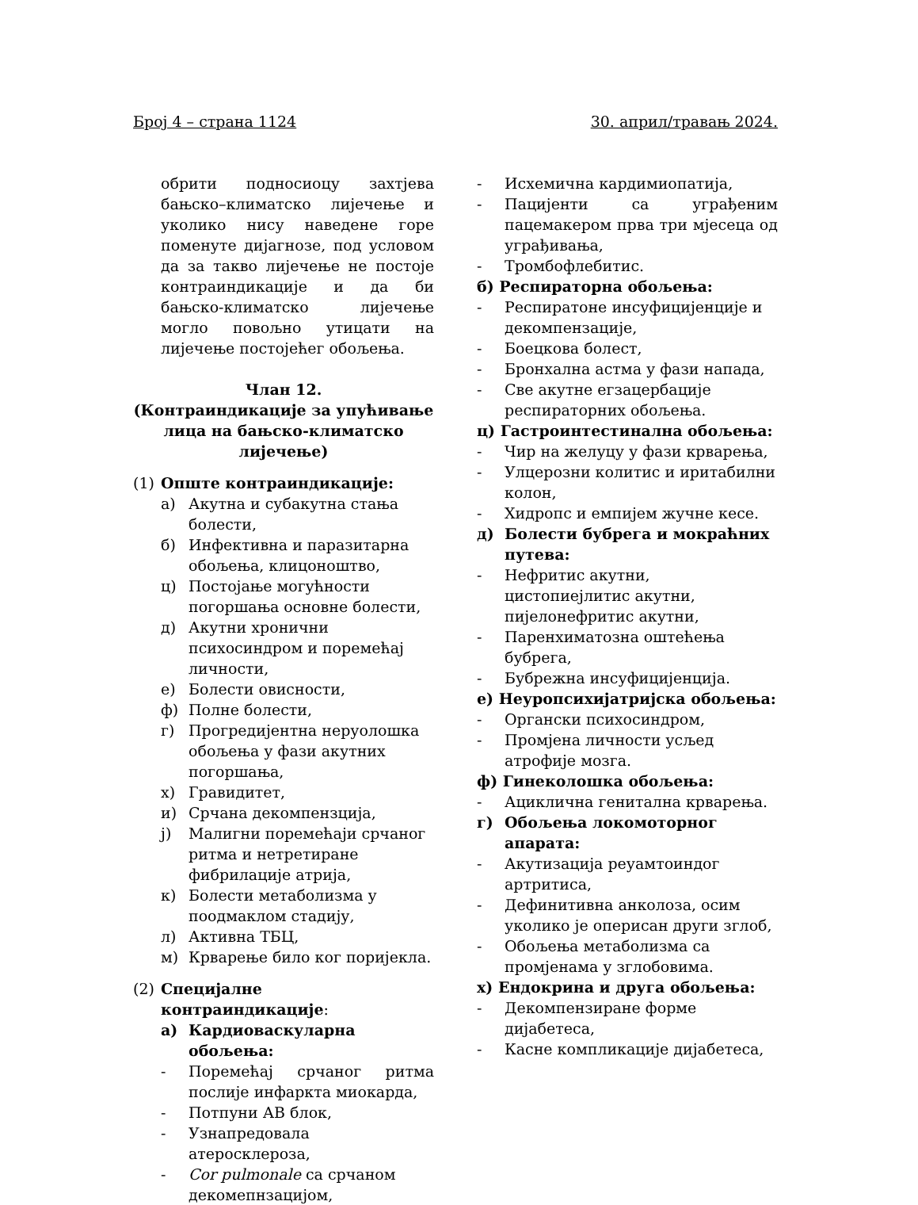Број 4 – страна 1124 30. април/травањ 2024.
обрити подносиоцу захтјева бањско–климатско лијечење и уколико нису наведене горе поменуте дијагнозе, под условом да за такво лијечење не постоје контраиндикације и да би бањско-климатско лијечење могло повољно утицати на лијечење постојећег обољења.
Члан 12.
(Контраиндикације за упућивање лица на бањско-климатско лијечење)
(1) Опште контраиндикације:
а) Акутна и субакутна стања болести,
б) Инфективна и паразитарна обољења, клицоноштво,
ц) Постојање могућности погоршања основне болести,
д) Акутни хронични психосиндром и поремећај личности,
е) Болести овисности,
ф) Полне болести,
г) Прогредијентна неруолошка обољења у фази акутних погоршања,
х) Гравидитет,
и) Срчана декомпензција,
ј) Малигни поремећаји срчаног ритма и нетретиране фибрилације атрија,
к) Болести метаболизма у поодмаклом стадију,
л) Активна ТБЦ,
м) Крварење било ког поријекла.
(2) Специјалне контраиндикације:
а) Кардиоваскуларна обољења:
- Поремећај срчаног ритма послије инфаркта миокарда,
- Потпуни АВ блок,
- Узнапредовала атеросклероза,
- Cor pulmonale са срчаном декомепнзацијом,
- Исхемична кардимиопатија,
- Пацијенти са уграђеним пацемакером прва три мјесеца од уграђивања,
- Тромбофлебитис.
б) Респираторна обољења:
- Респиратоне инсуфицијенције и декомпензације,
- Боецкова болест,
- Бронхална астма у фази напада,
- Све акутне егзацербације респираторних обољења.
ц) Гастроинтестинална обољења:
- Чир на желуцу у фази крварења,
- Улцерозни колитис и иритабилни колон,
- Хидропс и емпијем жучне кесе.
д) Болести бубрега и мокраћних путева:
- Нефритис акутни, цистопиејлитис акутни, пијелонефритис акутни,
- Паренхиматозна оштећења бубрега,
- Бубрежна инсуфицијенција.
е) Неуропсихијатријска обољења:
- Органски психосиндром,
- Промјена личности усљед атрофије мозга.
ф) Гинеколошка обољења:
- Ациклична генитална крварења.
г) Обољења локомоторног апарата:
- Акутизација реуамтоиндог артритиса,
- Дефинитивна анколоза, осим уколико је оперисан други зглоб,
- Обољења метаболизма са промјенама у зглобовима.
х) Ендокрина и друга обољења:
- Декомпензиране форме дијабетеса,
- Касне компликације дијабетеса,